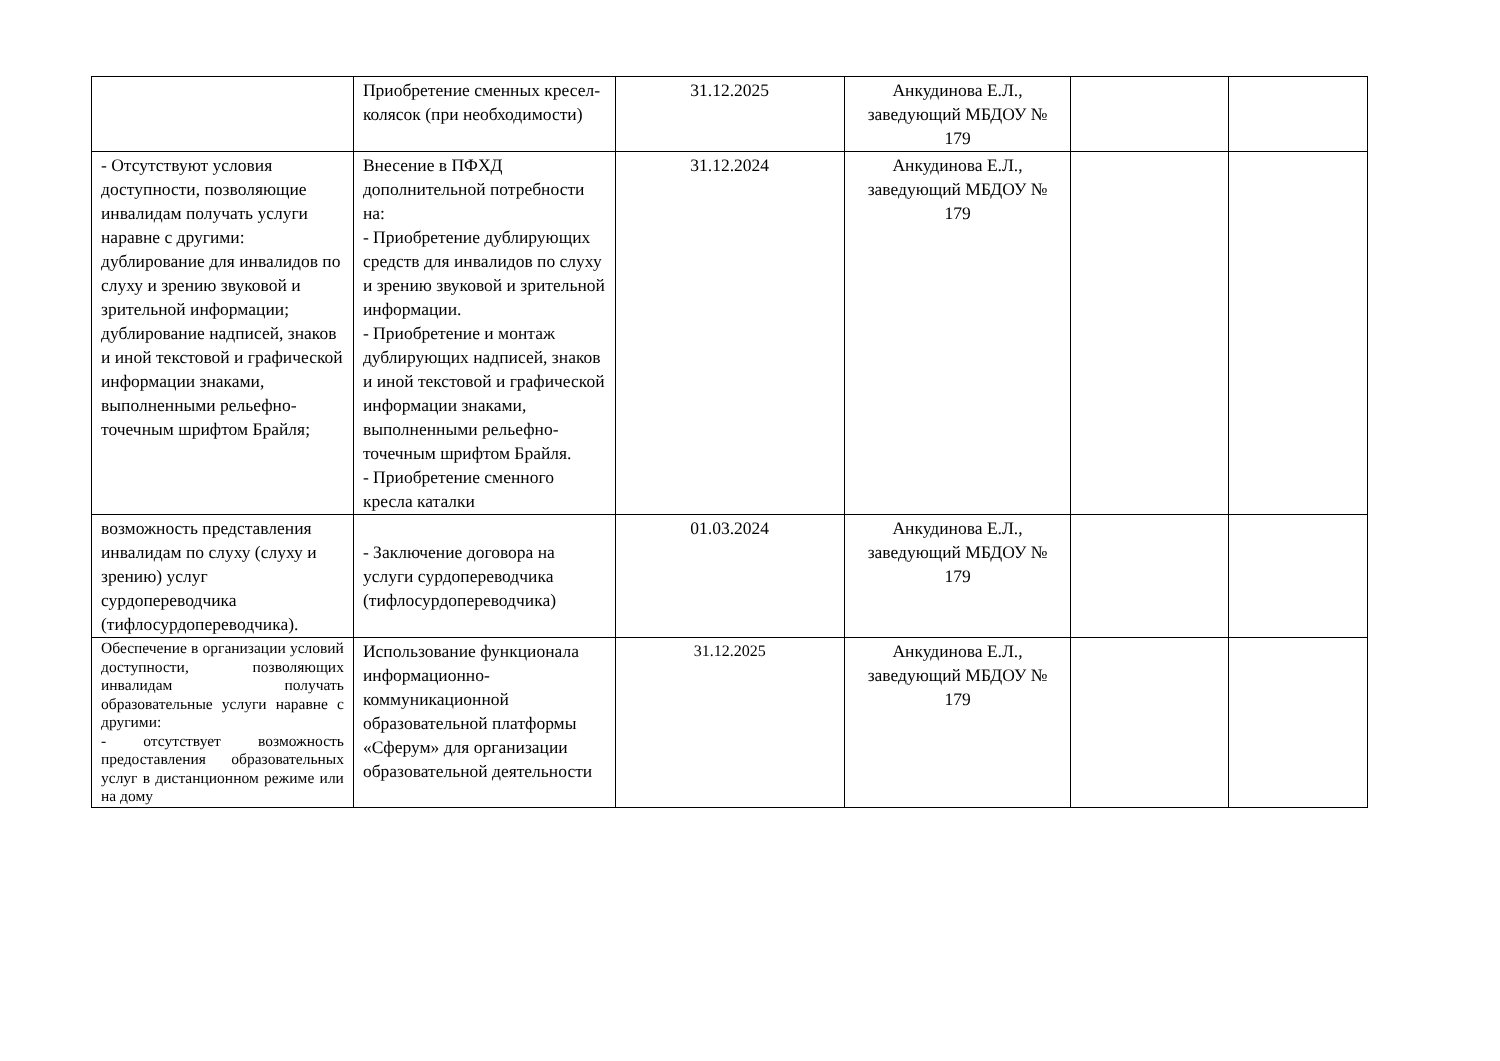| | Приобретение сменных кресел-колясок (при необходимости) | 31.12.2025 | Анкудинова Е.Л., заведующий МБДОУ № 179 | | |
| - Отсутствуют условия доступности, позволяющие инвалидам получать услуги наравне с другими: дублирование для инвалидов по слуху и зрению звуковой и зрительной информации; дублирование надписей, знаков и иной текстовой и графической информации знаками, выполненными рельефно-точечным шрифтом Брайля; | Внесение в ПФХД дополнительной потребности на: - Приобретение дублирующих средств для инвалидов по слуху и зрению звуковой и зрительной информации. - Приобретение и монтаж дублирующих надписей, знаков и иной текстовой и графической информации знаками, выполненными рельефно-точечным шрифтом Брайля. - Приобретение сменного кресла каталки | 31.12.2024 | Анкудинова Е.Л., заведующий МБДОУ № 179 | | |
| возможность представления инвалидам по слуху (слуху и зрению) услуг сурдопереводчика (тифлосурдопереводчика). | - Заключение договора на услуги сурдопереводчика (тифлосурдопереводчика) | 01.03.2024 | Анкудинова Е.Л., заведующий МБДОУ № 179 | | |
| Обеспечение в организации условий доступности, позволяющих инвалидам получать образовательные услуги наравне с другими: - отсутствует возможность предоставления образовательных услуг в дистанционном режиме или на дому | Использование функционала информационно-коммуникационной образовательной платформы «Сферум» для организации образовательной деятельности | 31.12.2025 | Анкудинова Е.Л., заведующий МБДОУ № 179 | | |